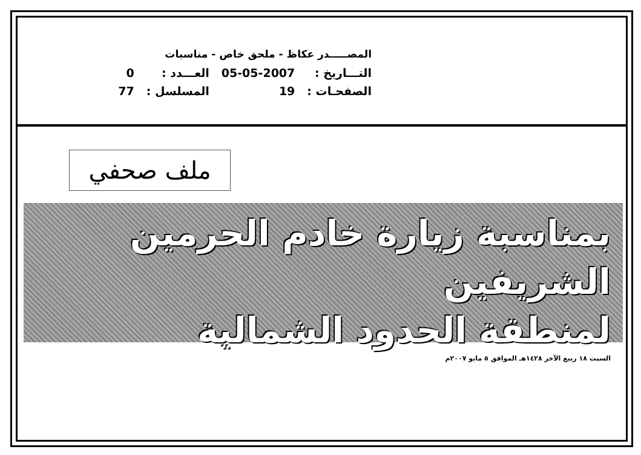المصـــــدر عكاظ - ملحق خاص - مناسبات
| التـــاريخ : | 05-05-2007 | العـــدد : | 0 |
| الصفحـات : | 19 | المسلسل : | 77 |
ملف صحفي
بمناسبة زيارة خادم الحرمين الشريفين
لمنطقة الحدود الشمالية
السبت ١٨ ربيع الآخر ١٤٢٨هـ الموافق ٥ مايو ٢٠٠٧م